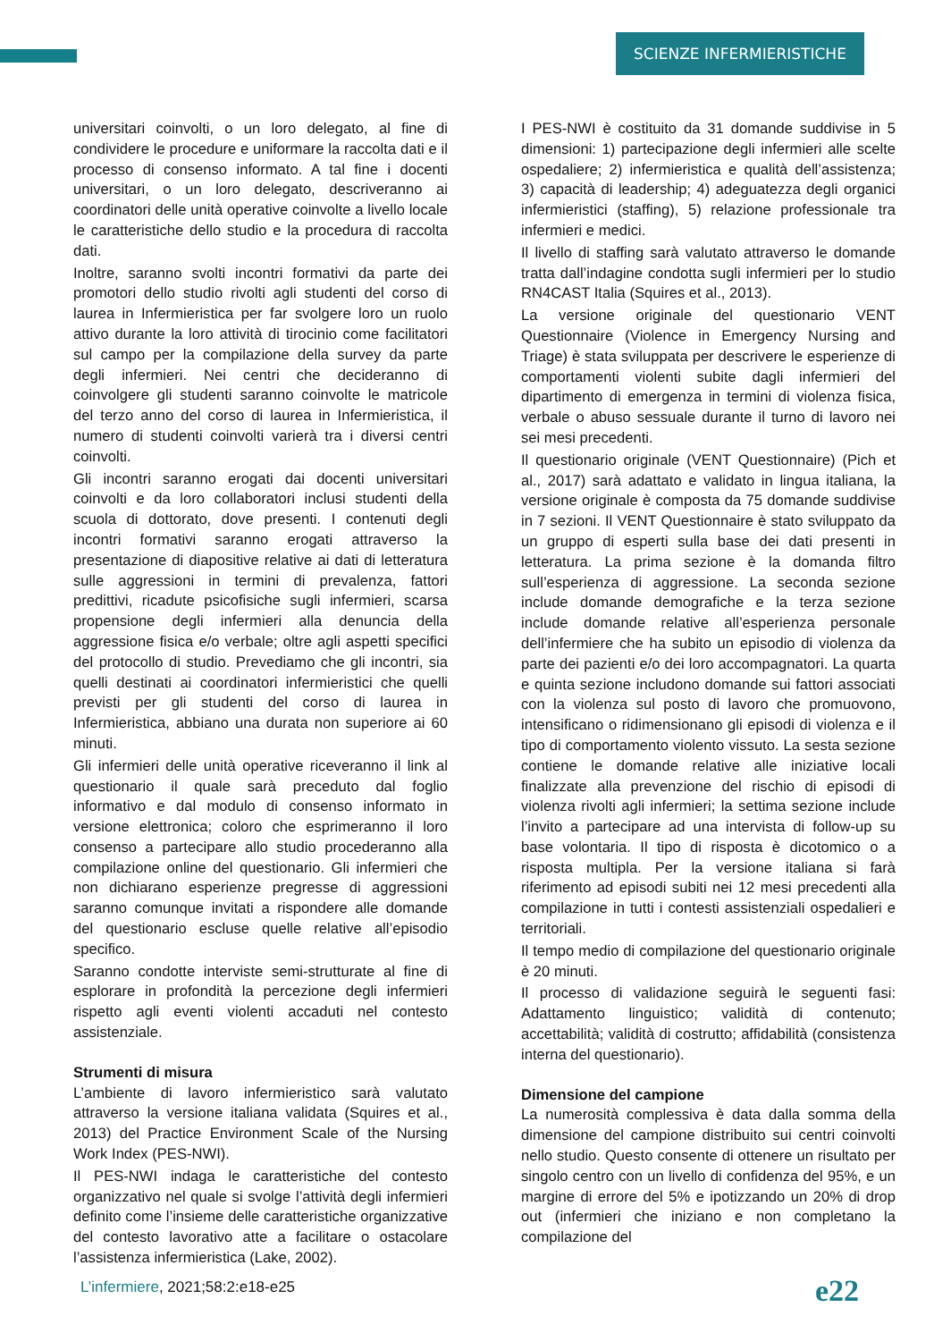SCIENZE INFERMIERISTICHE
universitari coinvolti, o un loro delegato, al fine di condividere le procedure e uniformare la raccolta dati e il processo di consenso informato. A tal fine i docenti universitari, o un loro delegato, descriveranno ai coordinatori delle unità operative coinvolte a livello locale le caratteristiche dello studio e la procedura di raccolta dati.
Inoltre, saranno svolti incontri formativi da parte dei promotori dello studio rivolti agli studenti del corso di laurea in Infermieristica per far svolgere loro un ruolo attivo durante la loro attività di tirocinio come facilitatori sul campo per la compilazione della survey da parte degli infermieri. Nei centri che decideranno di coinvolgere gli studenti saranno coinvolte le matricole del terzo anno del corso di laurea in Infermieristica, il numero di studenti coinvolti varierà tra i diversi centri coinvolti.
Gli incontri saranno erogati dai docenti universitari coinvolti e da loro collaboratori inclusi studenti della scuola di dottorato, dove presenti. I contenuti degli incontri formativi saranno erogati attraverso la presentazione di diapositive relative ai dati di letteratura sulle aggressioni in termini di prevalenza, fattori predittivi, ricadute psicofisiche sugli infermieri, scarsa propensione degli infermieri alla denuncia della aggressione fisica e/o verbale; oltre agli aspetti specifici del protocollo di studio. Prevediamo che gli incontri, sia quelli destinati ai coordinatori infermieristici che quelli previsti per gli studenti del corso di laurea in Infermieristica, abbiano una durata non superiore ai 60 minuti.
Gli infermieri delle unità operative riceveranno il link al questionario il quale sarà preceduto dal foglio informativo e dal modulo di consenso informato in versione elettronica; coloro che esprimeranno il loro consenso a partecipare allo studio procederanno alla compilazione online del questionario. Gli infermieri che non dichiarano esperienze pregresse di aggressioni saranno comunque invitati a rispondere alle domande del questionario escluse quelle relative all’episodio specifico.
Saranno condotte interviste semi-strutturate al fine di esplorare in profondità la percezione degli infermieri rispetto agli eventi violenti accaduti nel contesto assistenziale.
Strumenti di misura
L’ambiente di lavoro infermieristico sarà valutato attraverso la versione italiana validata (Squires et al., 2013) del Practice Environment Scale of the Nursing Work Index (PES-NWI).
Il PES-NWI indaga le caratteristiche del contesto organizzativo nel quale si svolge l’attività degli infermieri definito come l’insieme delle caratteristiche organizzative del contesto lavorativo atte a facilitare o ostacolare l’assistenza infermieristica (Lake, 2002).
I PES-NWI è costituito da 31 domande suddivise in 5 dimensioni: 1) partecipazione degli infermieri alle scelte ospedaliere; 2) infermieristica e qualità dell’assistenza; 3) capacità di leadership; 4) adeguatezza degli organici infermieristici (staffing), 5) relazione professionale tra infermieri e medici.
Il livello di staffing sarà valutato attraverso le domande tratta dall’indagine condotta sugli infermieri per lo studio RN4CAST Italia (Squires et al., 2013).
La versione originale del questionario VENT Questionnaire (Violence in Emergency Nursing and Triage) è stata sviluppata per descrivere le esperienze di comportamenti violenti subite dagli infermieri del dipartimento di emergenza in termini di violenza fisica, verbale o abuso sessuale durante il turno di lavoro nei sei mesi precedenti.
Il questionario originale (VENT Questionnaire) (Pich et al., 2017) sarà adattato e validato in lingua italiana, la versione originale è composta da 75 domande suddivise in 7 sezioni. Il VENT Questionnaire è stato sviluppato da un gruppo di esperti sulla base dei dati presenti in letteratura. La prima sezione è la domanda filtro sull’esperienza di aggressione. La seconda sezione include domande demografiche e la terza sezione include domande relative all’esperienza personale dell’infermiere che ha subito un episodio di violenza da parte dei pazienti e/o dei loro accompagnatori. La quarta e quinta sezione includono domande sui fattori associati con la violenza sul posto di lavoro che promuovono, intensificano o ridimensionano gli episodi di violenza e il tipo di comportamento violento vissuto. La sesta sezione contiene le domande relative alle iniziative locali finalizzate alla prevenzione del rischio di episodi di violenza rivolti agli infermieri; la settima sezione include l’invito a partecipare ad una intervista di follow-up su base volontaria. Il tipo di risposta è dicotomico o a risposta multipla. Per la versione italiana si farà riferimento ad episodi subiti nei 12 mesi precedenti alla compilazione in tutti i contesti assistenziali ospedalieri e territoriali.
Il tempo medio di compilazione del questionario originale è 20 minuti.
Il processo di validazione seguirà le seguenti fasi: Adattamento linguistico; validità di contenuto; accettabilità; validità di costrutto; affidabilità (consistenza interna del questionario).
Dimensione del campione
La numerosità complessiva è data dalla somma della dimensione del campione distribuito sui centri coinvolti nello studio. Questo consente di ottenere un risultato per singolo centro con un livello di confidenza del 95%, e un margine di errore del 5% e ipotizzando un 20% di drop out (infermieri che iniziano e non completano la compilazione del
L’infermiere, 2021;58:2:e18-e25
e22